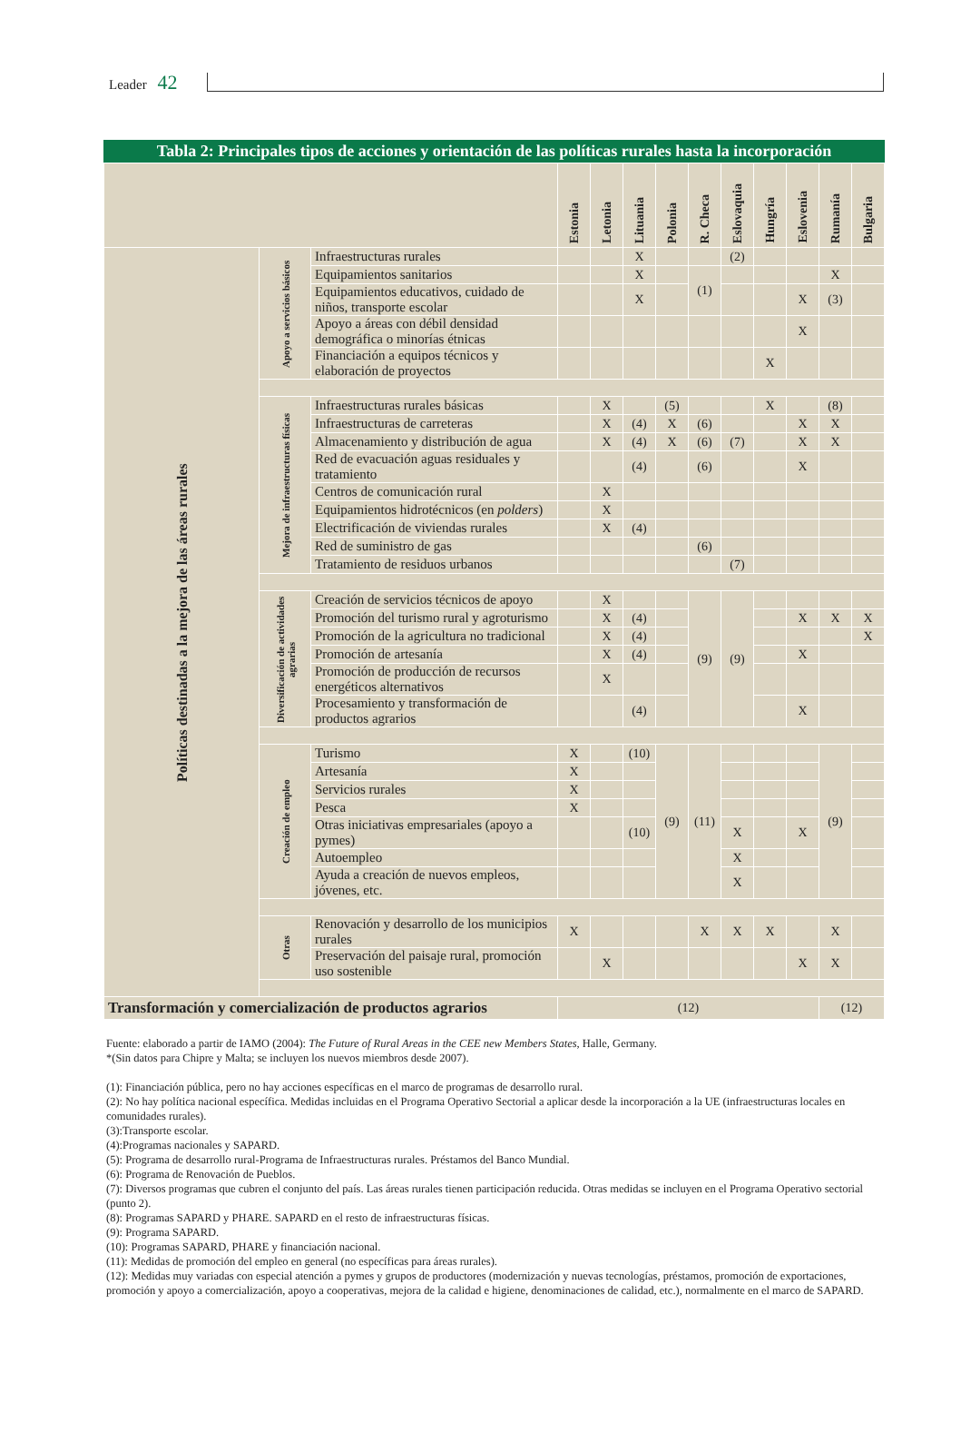Leader 42
Tabla 2: Principales tipos de acciones y orientación de las políticas rurales hasta la incorporación
| | | | Estonia | Letonia | Lituania | Polonia | R. Checa | Eslovaquia | Hungría | Eslovenia | Rumanía | Bulgaria |
| --- | --- | --- | --- | --- | --- | --- | --- | --- | --- | --- | --- | --- |
| Políticas destinadas a la mejora de las áreas rurales | Apoyo a servicios básicos | Infraestructuras rurales | | | X | | | (2) | | | | |
| | | Equipamientos sanitarios | | | X | | (1) | | | | X | |
| | | Equipamientos educativos, cuidado de niños, transporte escolar | | | X | | | | | X | (3) | |
| | | Apoyo a áreas con débil densidad demográfica o minorías étnicas | | | | | | | | X | | |
| | | Financiación a equipos técnicos y elaboración de proyectos | | | | | | | X | | | |
| | Mejora de infraestructuras físicas | Infraestructuras rurales básicas | | X | | (5) | | | X | | (8) | |
| | | Infraestructuras de carreteras | | X | (4) | X | (6) | | | X | X | |
| | | Almacenamiento y distribución de agua | | X | (4) | X | (6) | (7) | | X | X | |
| | | Red de evacuación aguas residuales y tratamiento | | | (4) | | (6) | | | X | | |
| | | Centros de comunicación rural | | X | | | | | | | | |
| | | Equipamientos hidrotécnicos (en polders ) | | X | | | | | | | | |
| | | Electrificación de viviendas rurales | | X | (4) | | | | | | | |
| | | Red de suministro de gas | | | | | (6) | | | | | |
| | | Tratamiento de residuos urbanos | | | | | | (7) | | | | |
| | Diversificación de actividades agrarias | Creación de servicios técnicos de apoyo | | X | | | (9) | (9) | | | | |
| | | Promoción del turismo rural y agroturismo | | X | (4) | | | | | X | X | X |
| | | Promoción de la agricultura no tradicional | | X | (4) | | | | | | | X |
| | | Promoción de artesanía | | X | (4) | | | | | X | | |
| | | Promoción de producción de recursos energéticos alternativos | | X | | | | | | | | |
| | | Procesamiento y transformación de productos agrarios | | | (4) | | | | | X | | |
| | Creación de empleo | Turismo | X | | (10) | (9) | (11) | | | | (9) | |
| | | Artesanía | X | | | | | | | | | |
| | | Servicios rurales | X | | | | | | | | | |
| | | Pesca | X | | | | | | | | | |
| | | Otras iniciativas empresariales (apoyo a pymes) | | | (10) | | | X | | X | | |
| | | Autoempleo | | | | | | X | | | | |
| | | Ayuda a creación de nuevos empleos, jóvenes, etc. | | | | | | X | | | | |
| | Otras | Renovación y desarrollo de los municipios rurales | X | | | | X | X | X | | X | |
| | | Preservación del paisaje rural, promoción uso sostenible | | X | | | | | | X | X | |
| Transformación y comercialización de productos agrarios | | | (12) | | | | | | | | (12) | |
Fuente: elaborado a partir de IAMO (2004): The Future of Rural Areas in the CEE new Members States, Halle, Germany.
*(Sin datos para Chipre y Malta; se incluyen los nuevos miembros desde 2007).
(1): Financiación pública, pero no hay acciones específicas en el marco de programas de desarrollo rural.
(2): No hay política nacional específica. Medidas incluidas en el Programa Operativo Sectorial a aplicar desde la incorporación a la UE (infraestructuras locales en comunidades rurales).
(3):Transporte escolar.
(4):Programas nacionales y SAPARD.
(5): Programa de desarrollo rural-Programa de Infraestructuras rurales. Préstamos del Banco Mundial.
(6): Programa de Renovación de Pueblos.
(7): Diversos programas que cubren el conjunto del país. Las áreas rurales tienen participación reducida. Otras medidas se incluyen en el Programa Operativo sectorial (punto 2).
(8): Programas SAPARD y PHARE. SAPARD en el resto de infraestructuras físicas.
(9): Programa SAPARD.
(10): Programas SAPARD, PHARE y financiación nacional.
(11): Medidas de promoción del empleo en general (no específicas para áreas rurales).
(12): Medidas muy variadas con especial atención a pymes y grupos de productores (modernización y nuevas tecnologías, préstamos, promoción de exportaciones, promoción y apoyo a comercialización, apoyo a cooperativas, mejora de la calidad e higiene, denominaciones de calidad, etc.), normalmente en el marco de SAPARD.